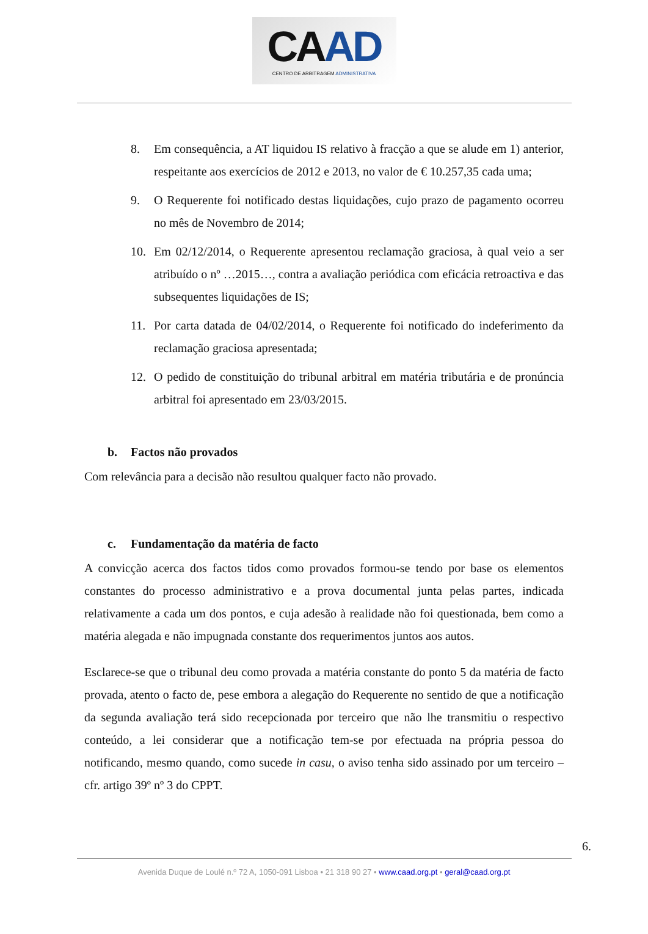CAAD
CENTRO DE ARBITRAGEM ADMINISTRATIVA
8. Em consequência, a AT liquidou IS relativo à fracção a que se alude em 1) anterior, respeitante aos exercícios de 2012 e 2013, no valor de € 10.257,35 cada uma;
9. O Requerente foi notificado destas liquidações, cujo prazo de pagamento ocorreu no mês de Novembro de 2014;
10. Em 02/12/2014, o Requerente apresentou reclamação graciosa, à qual veio a ser atribuído o nº …2015…, contra a avaliação periódica com eficácia retroactiva e das subsequentes liquidações de IS;
11. Por carta datada de 04/02/2014, o Requerente foi notificado do indeferimento da reclamação graciosa apresentada;
12. O pedido de constituição do tribunal arbitral em matéria tributária e de pronúncia arbitral foi apresentado em 23/03/2015.
b. Factos não provados
Com relevância para a decisão não resultou qualquer facto não provado.
c. Fundamentação da matéria de facto
A convicção acerca dos factos tidos como provados formou-se tendo por base os elementos constantes do processo administrativo e a prova documental junta pelas partes, indicada relativamente a cada um dos pontos, e cuja adesão à realidade não foi questionada, bem como a matéria alegada e não impugnada constante dos requerimentos juntos aos autos.
Esclarece-se que o tribunal deu como provada a matéria constante do ponto 5 da matéria de facto provada, atento o facto de, pese embora a alegação do Requerente no sentido de que a notificação da segunda avaliação terá sido recepcionada por terceiro que não lhe transmitiu o respectivo conteúdo, a lei considerar que a notificação tem-se por efectuada na própria pessoa do notificando, mesmo quando, como sucede in casu, o aviso tenha sido assinado por um terceiro – cfr. artigo 39º nº 3 do CPPT.
6.
Avenida Duque de Loulé n.º 72 A, 1050-091 Lisboa • 21 318 90 27 • www.caad.org.pt • geral@caad.org.pt